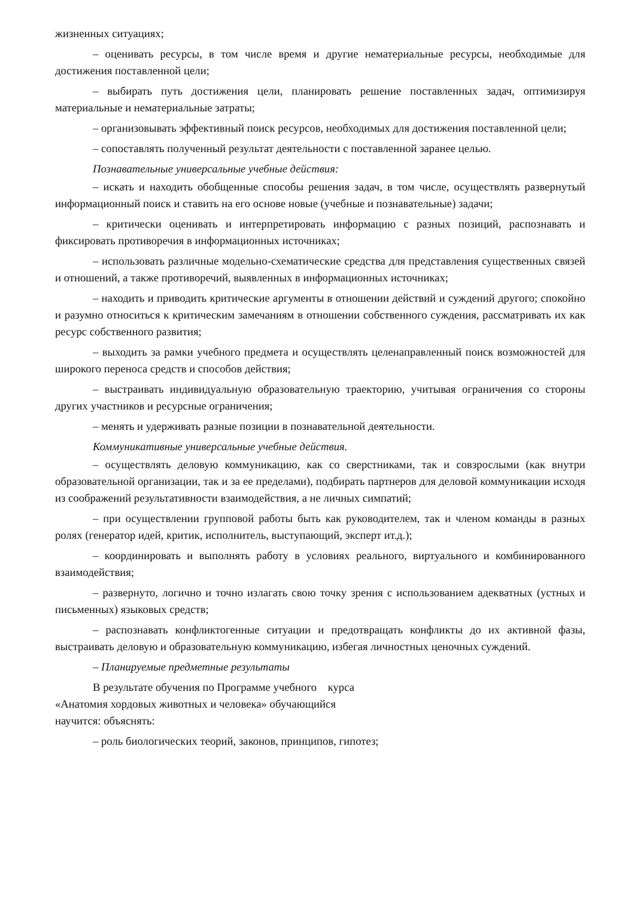жизненных ситуациях;
– оценивать ресурсы, в том числе время и другие нематериальные ресурсы, необходимые для достижения поставленной цели;
– выбирать путь достижения цели, планировать решение поставленных задач, оптимизируя материальные и нематериальные затраты;
– организовывать эффективный поиск ресурсов, необходимых для достижения поставленной цели;
– сопоставлять полученный результат деятельности с поставленной заранее целью.
Познавательные универсальные учебные действия:
– искать и находить обобщенные способы решения задач, в том числе, осуществлять развернутый информационный поиск и ставить на его основе новые (учебные и познавательные) задачи;
– критически оценивать и интерпретировать информацию с разных позиций, распознавать и фиксировать противоречия в информационных источниках;
– использовать различные модельно-схематические средства для представления существенных связей и отношений, а также противоречий, выявленных в информационных источниках;
– находить и приводить критические аргументы в отношении действий и суждений другого; спокойно и разумно относиться к критическим замечаниям в отношении собственного суждения, рассматривать их как ресурс собственного развития;
– выходить за рамки учебного предмета и осуществлять целенаправленный поиск возможностей для широкого переноса средств и способов действия;
– выстраивать индивидуальную образовательную траекторию, учитывая ограничения со стороны других участников и ресурсные ограничения;
– менять и удерживать разные позиции в познавательной деятельности.
Коммуникативные универсальные учебные действия.
– осуществлять деловую коммуникацию, как со сверстниками, так и совзрослыми (как внутри образовательной организации, так и за ее пределами), подбирать партнеров для деловой коммуникации исходя из соображений результативности взаимодействия, а не личных симпатий;
– при осуществлении групповой работы быть как руководителем, так и членом команды в разных ролях (генератор идей, критик, исполнитель, выступающий, эксперт ит.д.);
– координировать и выполнять работу в условиях реального, виртуального и комбинированного взаимодействия;
– развернуто, логично и точно излагать свою точку зрения с использованием адекватных (устных и письменных) языковых средств;
– распознавать конфликтогенные ситуации и предотвращать конфликты до их активной фазы, выстраивать деловую и образовательную коммуникацию, избегая личностных ценочных суждений.
– Планируемые предметные результаты
В результате обучения по Программе учебного курса
«Анатомия хордовых животных и человека» обучающийся
научится: объяснять:
– роль биологических теорий, законов, принципов, гипотез;